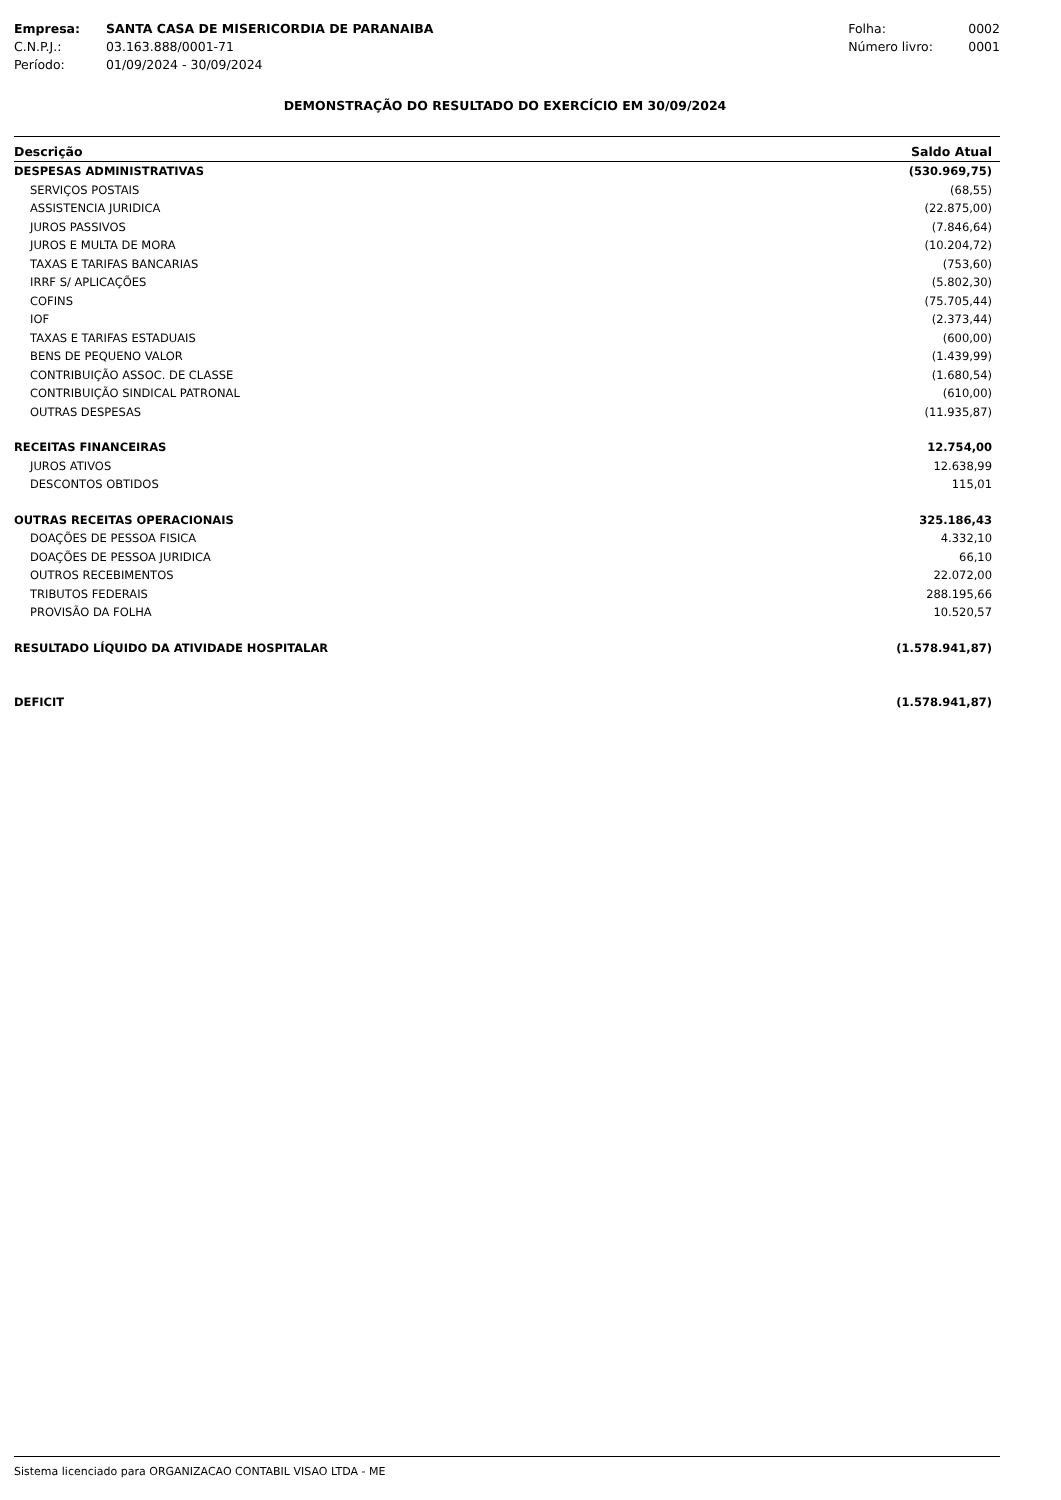| Empresa: | SANTA CASA DE MISERICORDIA DE PARANAIBA |
| C.N.P.J.: | 03.163.888/0001-71 |
| Período: | 01/09/2024 - 30/09/2024 |
| Folha: | 0002 |
| Número livro: | 0001 |
DEMONSTRAÇÃO DO RESULTADO DO EXERCÍCIO EM 30/09/2024
| Descrição | Saldo Atual |
| --- | --- |
| DESPESAS ADMINISTRATIVAS | (530.969,75) |
| SERVIÇOS POSTAIS | (68,55) |
| ASSISTENCIA JURIDICA | (22.875,00) |
| JUROS PASSIVOS | (7.846,64) |
| JUROS E MULTA DE MORA | (10.204,72) |
| TAXAS E TARIFAS BANCARIAS | (753,60) |
| IRRF S/ APLICAÇÕES | (5.802,30) |
| COFINS | (75.705,44) |
| IOF | (2.373,44) |
| TAXAS E TARIFAS ESTADUAIS | (600,00) |
| BENS DE PEQUENO VALOR | (1.439,99) |
| CONTRIBUIÇÃO ASSOC. DE CLASSE | (1.680,54) |
| CONTRIBUIÇÃO SINDICAL PATRONAL | (610,00) |
| OUTRAS DESPESAS | (11.935,87) |
| RECEITAS FINANCEIRAS | 12.754,00 |
| JUROS ATIVOS | 12.638,99 |
| DESCONTOS OBTIDOS | 115,01 |
| OUTRAS RECEITAS OPERACIONAIS | 325.186,43 |
| DOAÇÕES DE PESSOA FISICA | 4.332,10 |
| DOAÇÕES DE PESSOA JURIDICA | 66,10 |
| OUTROS RECEBIMENTOS | 22.072,00 |
| TRIBUTOS FEDERAIS | 288.195,66 |
| PROVISÃO DA FOLHA | 10.520,57 |
| RESULTADO LÍQUIDO DA ATIVIDADE HOSPITALAR | (1.578.941,87) |
| DEFICIT | (1.578.941,87) |
Sistema licenciado para ORGANIZACAO CONTABIL VISAO LTDA - ME